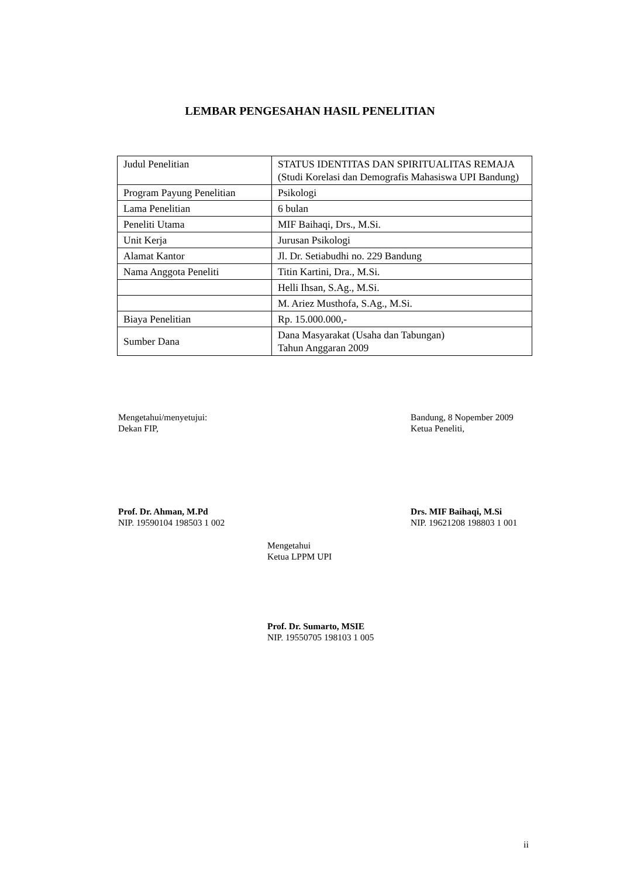LEMBAR PENGESAHAN HASIL PENELITIAN
| Judul Penelitian | STATUS IDENTITAS DAN SPIRITUALITAS REMAJA (Studi Korelasi dan Demografis Mahasiswa UPI Bandung) |
| Program Payung Penelitian | Psikologi |
| Lama Penelitian | 6 bulan |
| Peneliti Utama | MIF Baihaqi, Drs., M.Si. |
| Unit Kerja | Jurusan Psikologi |
| Alamat Kantor | Jl. Dr. Setiabudhi no. 229 Bandung |
| Nama Anggota Peneliti | Titin Kartini, Dra., M.Si. |
| | Helli Ihsan, S.Ag., M.Si. |
| | M. Ariez Musthofa, S.Ag., M.Si. |
| Biaya Penelitian | Rp. 15.000.000,- |
| Sumber Dana | Dana Masyarakat (Usaha dan Tabungan) Tahun Anggaran 2009 |
Mengetahui/menyetujui:
Dekan FIP,
Bandung, 8 Nopember 2009
Ketua Peneliti,
Prof. Dr. Ahman, M.Pd
NIP. 19590104 198503 1 002
Drs. MIF Baihaqi, M.Si
NIP. 19621208 198803 1 001
Mengetahui
Ketua LPPM UPI
Prof. Dr. Sumarto, MSIE
NIP. 19550705 198103 1 005
ii